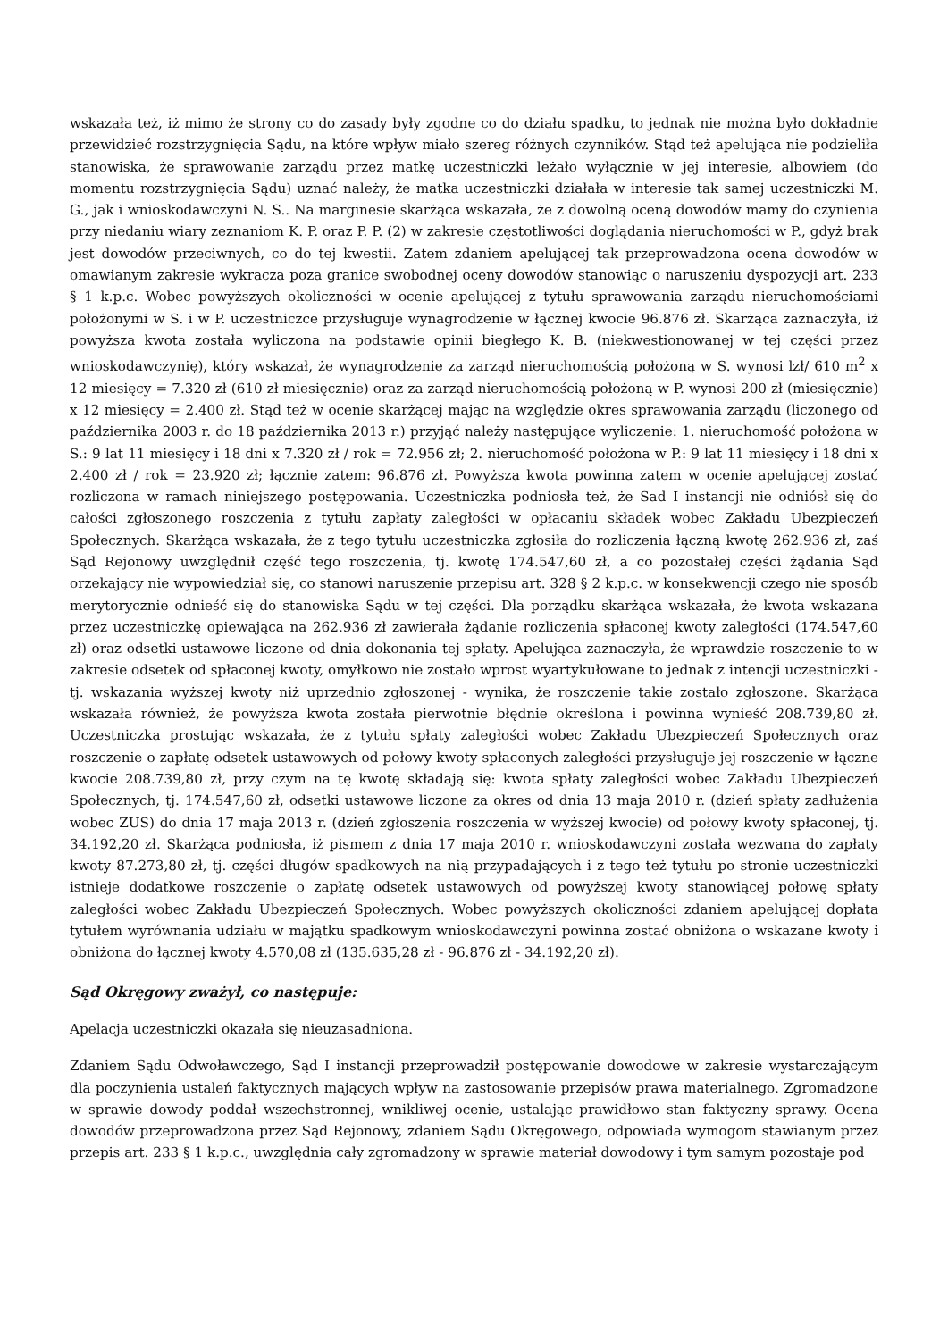wskazała też, iż mimo że strony co do zasady były zgodne co do działu spadku, to jednak nie można było dokładnie przewidzieć rozstrzygnięcia Sądu, na które wpływ miało szereg różnych czynników. Stąd też apelująca nie podzieliła stanowiska, że sprawowanie zarządu przez matkę uczestniczki leżało wyłącznie w jej interesie, albowiem (do momentu rozstrzygnięcia Sądu) uznać należy, że matka uczestniczki działała w interesie tak samej uczestniczki M. G., jak i wnioskodawczyni N. S.. Na marginesie skarżąca wskazała, że z dowolną oceną dowodów mamy do czynienia przy niedaniu wiary zeznaniom K. P. oraz P. P. (2) w zakresie częstotliwości doglądania nieruchomości w P., gdyż brak jest dowodów przeciwnych, co do tej kwestii. Zatem zdaniem apelującej tak przeprowadzona ocena dowodów w omawianym zakresie wykracza poza granice swobodnej oceny dowodów stanowiąc o naruszeniu dyspozycji art. 233 § 1 k.p.c. Wobec powyższych okoliczności w ocenie apelującej z tytułu sprawowania zarządu nieruchomościami położonymi w S. i w P. uczestniczce przysługuje wynagrodzenie w łącznej kwocie 96.876 zł. Skarżąca zaznaczyła, iż powyższa kwota została wyliczona na podstawie opinii biegłego K. B. (niekwestionowanej w tej części przez wnioskodawczynię), który wskazał, że wynagrodzenie za zarząd nieruchomością położoną w S. wynosi lzł/ 610 m<sup>2</sup> x 12 miesięcy = 7.320 zł (610 zł miesięcznie) oraz za zarząd nieruchomością położoną w P. wynosi 200 zł (miesięcznie) x 12 miesięcy = 2.400 zł. Stąd też w ocenie skarżącej mając na względzie okres sprawowania zarządu (liczonego od października 2003 r. do 18 października 2013 r.) przyjąć należy następujące wyliczenie: 1. nieruchomość położona w S.: 9 lat 11 miesięcy i 18 dni x 7.320 zł / rok = 72.956 zł; 2. nieruchomość położona w P.: 9 lat 11 miesięcy i 18 dni x 2.400 zł / rok = 23.920 zł; łącznie zatem: 96.876 zł. Powyższa kwota powinna zatem w ocenie apelującej zostać rozliczona w ramach niniejszego postępowania. Uczestniczka podniosła też, że Sad I instancji nie odniósł się do całości zgłoszonego roszczenia z tytułu zapłaty zaległości w opłacaniu składek wobec Zakładu Ubezpieczeń Społecznych. Skarżąca wskazała, że z tego tytułu uczestniczka zgłosiła do rozliczenia łączną kwotę 262.936 zł, zaś Sąd Rejonowy uwzględnił część tego roszczenia, tj. kwotę 174.547,60 zł, a co pozostałej części żądania Sąd orzekający nie wypowiedział się, co stanowi naruszenie przepisu art. 328 § 2 k.p.c. w konsekwencji czego nie sposób merytorycznie odnieść się do stanowiska Sądu w tej części. Dla porządku skarżąca wskazała, że kwota wskazana przez uczestniczkę opiewająca na 262.936 zł zawierała żądanie rozliczenia spłaconej kwoty zaległości (174.547,60 zł) oraz odsetki ustawowe liczone od dnia dokonania tej spłaty. Apelująca zaznaczyła, że wprawdzie roszczenie to w zakresie odsetek od spłaconej kwoty, omyłkowo nie zostało wprost wyartykułowane to jednak z intencji uczestniczki - tj. wskazania wyższej kwoty niż uprzednio zgłoszonej - wynika, że roszczenie takie zostało zgłoszone. Skarżąca wskazała również, że powyższa kwota została pierwotnie błędnie określona i powinna wynieść 208.739,80 zł. Uczestniczka prostując wskazała, że z tytułu spłaty zaległości wobec Zakładu Ubezpieczeń Społecznych oraz roszczenie o zapłatę odsetek ustawowych od połowy kwoty spłaconych zaległości przysługuje jej roszczenie w łączne kwocie 208.739,80 zł, przy czym na tę kwotę składają się: kwota spłaty zaległości wobec Zakładu Ubezpieczeń Społecznych, tj. 174.547,60 zł, odsetki ustawowe liczone za okres od dnia 13 maja 2010 r. (dzień spłaty zadłużenia wobec ZUS) do dnia 17 maja 2013 r. (dzień zgłoszenia roszczenia w wyższej kwocie) od połowy kwoty spłaconej, tj. 34.192,20 zł. Skarżąca podniosła, iż pismem z dnia 17 maja 2010 r. wnioskodawczyni została wezwana do zapłaty kwoty 87.273,80 zł, tj. części długów spadkowych na nią przypadających i z tego też tytułu po stronie uczestniczki istnieje dodatkowe roszczenie o zapłatę odsetek ustawowych od powyższej kwoty stanowiącej połowę spłaty zaległości wobec Zakładu Ubezpieczeń Społecznych. Wobec powyższych okoliczności zdaniem apelującej dopłata tytułem wyrównania udziału w majątku spadkowym wnioskodawczyni powinna zostać obniżona o wskazane kwoty i obniżona do łącznej kwoty 4.570,08 zł (135.635,28 zł - 96.876 zł - 34.192,20 zł).
Sąd Okręgowy zważył, co następuje:
Apelacja uczestniczki okazała się nieuzasadniona.
Zdaniem Sądu Odwoławczego, Sąd I instancji przeprowadził postępowanie dowodowe w zakresie wystarczającym dla poczynienia ustaleń faktycznych mających wpływ na zastosowanie przepisów prawa materialnego. Zgromadzone w sprawie dowody poddał wszechstronnej, wnikliwej ocenie, ustalając prawidłowo stan faktyczny sprawy. Ocena dowodów przeprowadzona przez Sąd Rejonowy, zdaniem Sądu Okręgowego, odpowiada wymogom stawianym przez przepis art. 233 § 1 k.p.c., uwzględnia cały zgromadzony w sprawie materiał dowodowy i tym samym pozostaje pod